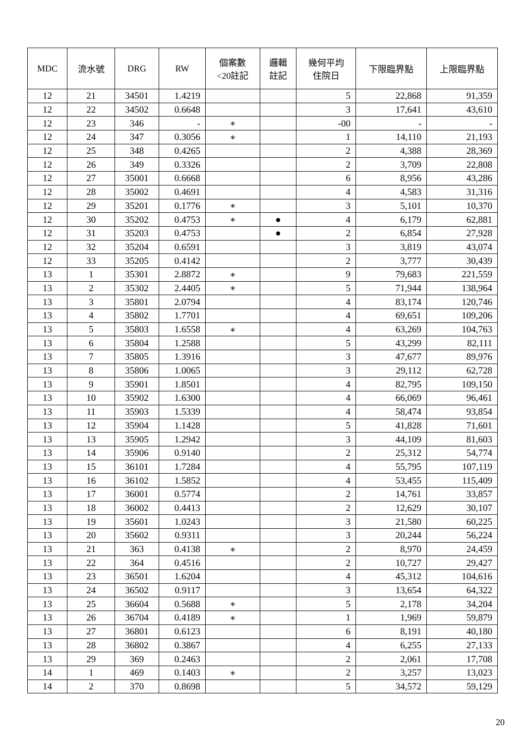| MDC | 流水號 | DRG | RW | 個案數 <20註記 | 邏輯 註記 | 幾何平均 住院日 | 下限臨界點 | 上限臨界點 |
| --- | --- | --- | --- | --- | --- | --- | --- | --- |
| 12 | 21 | 34501 | 1.4219 | | | 5 | 22,868 | 91,359 |
| 12 | 22 | 34502 | 0.6648 | | | 3 | 17,641 | 43,610 |
| 12 | 23 | 346 | - | ∗ | | -00 | - | - |
| 12 | 24 | 347 | 0.3056 | ∗ | | 1 | 14,110 | 21,193 |
| 12 | 25 | 348 | 0.4265 | | | 2 | 4,388 | 28,369 |
| 12 | 26 | 349 | 0.3326 | | | 2 | 3,709 | 22,808 |
| 12 | 27 | 35001 | 0.6668 | | | 6 | 8,956 | 43,286 |
| 12 | 28 | 35002 | 0.4691 | | | 4 | 4,583 | 31,316 |
| 12 | 29 | 35201 | 0.1776 | ∗ | | 3 | 5,101 | 10,370 |
| 12 | 30 | 35202 | 0.4753 | ∗ | ● | 4 | 6,179 | 62,881 |
| 12 | 31 | 35203 | 0.4753 | | ● | 2 | 6,854 | 27,928 |
| 12 | 32 | 35204 | 0.6591 | | | 3 | 3,819 | 43,074 |
| 12 | 33 | 35205 | 0.4142 | | | 2 | 3,777 | 30,439 |
| 13 | 1 | 35301 | 2.8872 | ∗ | | 9 | 79,683 | 221,559 |
| 13 | 2 | 35302 | 2.4405 | ∗ | | 5 | 71,944 | 138,964 |
| 13 | 3 | 35801 | 2.0794 | | | 4 | 83,174 | 120,746 |
| 13 | 4 | 35802 | 1.7701 | | | 4 | 69,651 | 109,206 |
| 13 | 5 | 35803 | 1.6558 | ∗ | | 4 | 63,269 | 104,763 |
| 13 | 6 | 35804 | 1.2588 | | | 5 | 43,299 | 82,111 |
| 13 | 7 | 35805 | 1.3916 | | | 3 | 47,677 | 89,976 |
| 13 | 8 | 35806 | 1.0065 | | | 3 | 29,112 | 62,728 |
| 13 | 9 | 35901 | 1.8501 | | | 4 | 82,795 | 109,150 |
| 13 | 10 | 35902 | 1.6300 | | | 4 | 66,069 | 96,461 |
| 13 | 11 | 35903 | 1.5339 | | | 4 | 58,474 | 93,854 |
| 13 | 12 | 35904 | 1.1428 | | | 5 | 41,828 | 71,601 |
| 13 | 13 | 35905 | 1.2942 | | | 3 | 44,109 | 81,603 |
| 13 | 14 | 35906 | 0.9140 | | | 2 | 25,312 | 54,774 |
| 13 | 15 | 36101 | 1.7284 | | | 4 | 55,795 | 107,119 |
| 13 | 16 | 36102 | 1.5852 | | | 4 | 53,455 | 115,409 |
| 13 | 17 | 36001 | 0.5774 | | | 2 | 14,761 | 33,857 |
| 13 | 18 | 36002 | 0.4413 | | | 2 | 12,629 | 30,107 |
| 13 | 19 | 35601 | 1.0243 | | | 3 | 21,580 | 60,225 |
| 13 | 20 | 35602 | 0.9311 | | | 3 | 20,244 | 56,224 |
| 13 | 21 | 363 | 0.4138 | ∗ | | 2 | 8,970 | 24,459 |
| 13 | 22 | 364 | 0.4516 | | | 2 | 10,727 | 29,427 |
| 13 | 23 | 36501 | 1.6204 | | | 4 | 45,312 | 104,616 |
| 13 | 24 | 36502 | 0.9117 | | | 3 | 13,654 | 64,322 |
| 13 | 25 | 36604 | 0.5688 | ∗ | | 5 | 2,178 | 34,204 |
| 13 | 26 | 36704 | 0.4189 | ∗ | | 1 | 1,969 | 59,879 |
| 13 | 27 | 36801 | 0.6123 | | | 6 | 8,191 | 40,180 |
| 13 | 28 | 36802 | 0.3867 | | | 4 | 6,255 | 27,133 |
| 13 | 29 | 369 | 0.2463 | | | 2 | 2,061 | 17,708 |
| 14 | 1 | 469 | 0.1403 | ∗ | | 2 | 3,257 | 13,023 |
| 14 | 2 | 370 | 0.8698 | | | 5 | 34,572 | 59,129 |
20